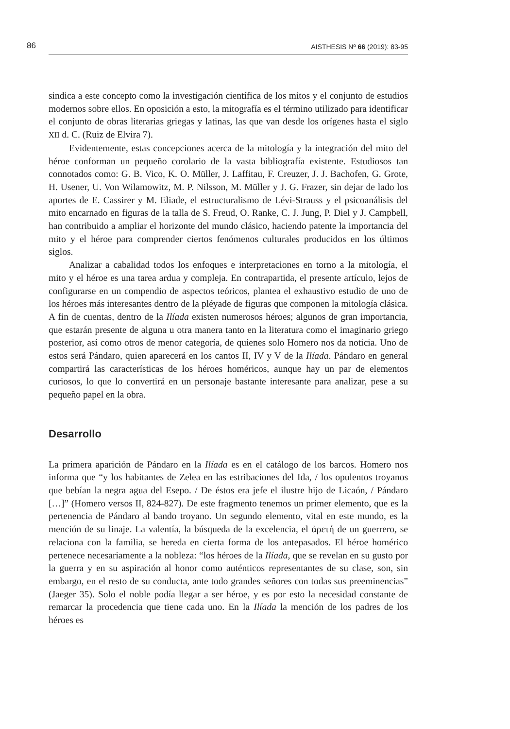86 AISTHESIS Nº 66 (2019): 83-95
sindica a este concepto como la investigación científica de los mitos y el conjunto de estudios modernos sobre ellos. En oposición a esto, la mitografía es el término utilizado para identificar el conjunto de obras literarias griegas y latinas, las que van desde los orígenes hasta el siglo XII d. C. (Ruiz de Elvira 7).
Evidentemente, estas concepciones acerca de la mitología y la integración del mito del héroe conforman un pequeño corolario de la vasta bibliografía existente. Estudiosos tan connotados como: G. B. Vico, K. O. Müller, J. Laffitau, F. Creuzer, J. J. Bachofen, G. Grote, H. Usener, U. Von Wilamowitz, M. P. Nilsson, M. Müller y J. G. Frazer, sin dejar de lado los aportes de E. Cassirer y M. Eliade, el estructuralismo de Lévi-Strauss y el psicoanálisis del mito encarnado en figuras de la talla de S. Freud, O. Ranke, C. J. Jung, P. Diel y J. Campbell, han contribuido a ampliar el horizonte del mundo clásico, haciendo patente la importancia del mito y el héroe para comprender ciertos fenómenos culturales producidos en los últimos siglos.
Analizar a cabalidad todos los enfoques e interpretaciones en torno a la mitología, el mito y el héroe es una tarea ardua y compleja. En contrapartida, el presente artículo, lejos de configurarse en un compendio de aspectos teóricos, plantea el exhaustivo estudio de uno de los héroes más interesantes dentro de la pléyade de figuras que componen la mitología clásica. A fin de cuentas, dentro de la Ilíada existen numerosos héroes; algunos de gran importancia, que estarán presente de alguna u otra manera tanto en la literatura como el imaginario griego posterior, así como otros de menor categoría, de quienes solo Homero nos da noticia. Uno de estos será Pándaro, quien aparecerá en los cantos II, IV y V de la Ilíada. Pándaro en general compartirá las características de los héroes homéricos, aunque hay un par de elementos curiosos, lo que lo convertirá en un personaje bastante interesante para analizar, pese a su pequeño papel en la obra.
Desarrollo
La primera aparición de Pándaro en la Ilíada es en el catálogo de los barcos. Homero nos informa que “y los habitantes de Zelea en las estribaciones del Ida, / los opulentos troyanos que bebían la negra agua del Esepo. / De éstos era jefe el ilustre hijo de Licaón, / Pándaro […]” (Homero versos II, 824-827). De este fragmento tenemos un primer elemento, que es la pertenencia de Pándaro al bando troyano. Un segundo elemento, vital en este mundo, es la mención de su linaje. La valentía, la búsqueda de la excelencia, el ἀρετή de un guerrero, se relaciona con la familia, se hereda en cierta forma de los antepasados. El héroe homérico pertenece necesariamente a la nobleza: “los héroes de la Ilíada, que se revelan en su gusto por la guerra y en su aspiración al honor como auténticos representantes de su clase, son, sin embargo, en el resto de su conducta, ante todo grandes señores con todas sus preeminencias” (Jaeger 35). Solo el noble podía llegar a ser héroe, y es por esto la necesidad constante de remarcar la procedencia que tiene cada uno. En la Ilíada la mención de los padres de los héroes es